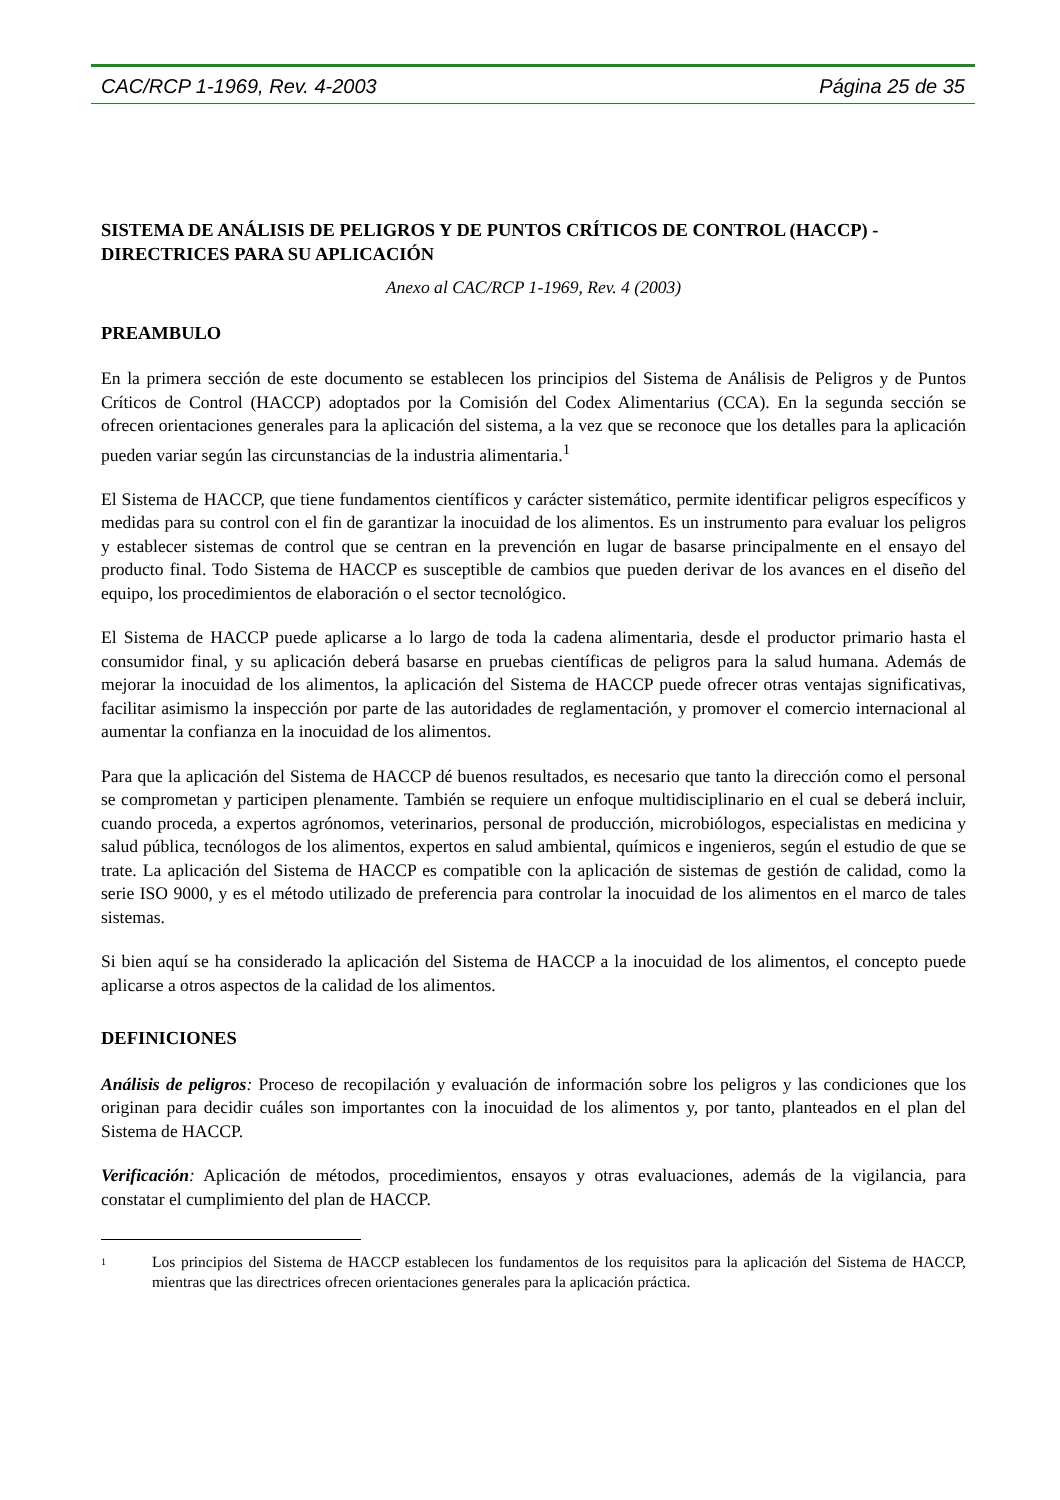CAC/RCP 1-1969, Rev. 4-2003 Página 25 de 35
SISTEMA DE ANÁLISIS DE PELIGROS Y DE PUNTOS CRÍTICOS DE CONTROL (HACCP) - DIRECTRICES PARA SU APLICACIÓN
Anexo al CAC/RCP 1-1969, Rev. 4 (2003)
PREAMBULO
En la primera sección de este documento se establecen los principios del Sistema de Análisis de Peligros y de Puntos Críticos de Control (HACCP) adoptados por la Comisión del Codex Alimentarius (CCA). En la segunda sección se ofrecen orientaciones generales para la aplicación del sistema, a la vez que se reconoce que los detalles para la aplicación pueden variar según las circunstancias de la industria alimentaria.<sup>1</sup>
El Sistema de HACCP, que tiene fundamentos científicos y carácter sistemático, permite identificar peligros específicos y medidas para su control con el fin de garantizar la inocuidad de los alimentos. Es un instrumento para evaluar los peligros y establecer sistemas de control que se centran en la prevención en lugar de basarse principalmente en el ensayo del producto final. Todo Sistema de HACCP es susceptible de cambios que pueden derivar de los avances en el diseño del equipo, los procedimientos de elaboración o el sector tecnológico.
El Sistema de HACCP puede aplicarse a lo largo de toda la cadena alimentaria, desde el productor primario hasta el consumidor final, y su aplicación deberá basarse en pruebas científicas de peligros para la salud humana. Además de mejorar la inocuidad de los alimentos, la aplicación del Sistema de HACCP puede ofrecer otras ventajas significativas, facilitar asimismo la inspección por parte de las autoridades de reglamentación, y promover el comercio internacional al aumentar la confianza en la inocuidad de los alimentos.
Para que la aplicación del Sistema de HACCP dé buenos resultados, es necesario que tanto la dirección como el personal se comprometan y participen plenamente. También se requiere un enfoque multidisciplinario en el cual se deberá incluir, cuando proceda, a expertos agrónomos, veterinarios, personal de producción, microbiólogos, especialistas en medicina y salud pública, tecnólogos de los alimentos, expertos en salud ambiental, químicos e ingenieros, según el estudio de que se trate. La aplicación del Sistema de HACCP es compatible con la aplicación de sistemas de gestión de calidad, como la serie ISO 9000, y es el método utilizado de preferencia para controlar la inocuidad de los alimentos en el marco de tales sistemas.
Si bien aquí se ha considerado la aplicación del Sistema de HACCP a la inocuidad de los alimentos, el concepto puede aplicarse a otros aspectos de la calidad de los alimentos.
DEFINICIONES
Análisis de peligros: Proceso de recopilación y evaluación de información sobre los peligros y las condiciones que los originan para decidir cuáles son importantes con la inocuidad de los alimentos y, por tanto, planteados en el plan del Sistema de HACCP.
Verificación: Aplicación de métodos, procedimientos, ensayos y otras evaluaciones, además de la vigilancia, para constatar el cumplimiento del plan de HACCP.
1
Los principios del Sistema de HACCP establecen los fundamentos de los requisitos para la aplicación del Sistema de HACCP, mientras que las directrices ofrecen orientaciones generales para la aplicación práctica.